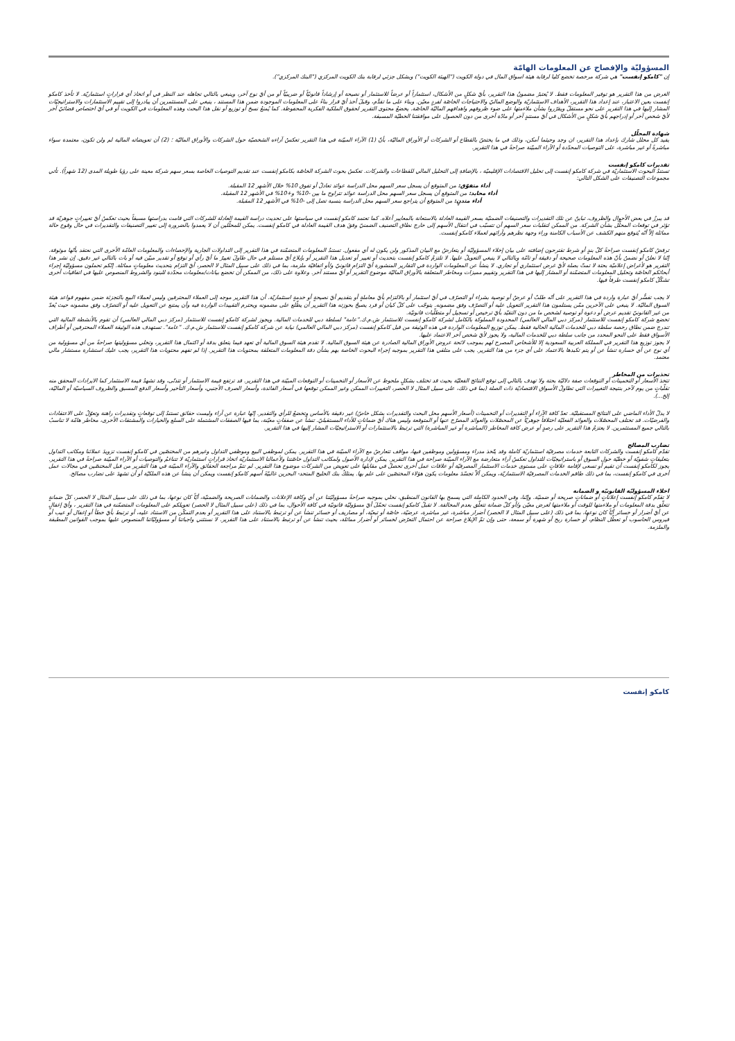المسؤوليّة والإفصاح عن المعلومات الهامّة
إن "كامكو إنفست" هي شركة مرخصة تخضع كليا لرقابة هيئة اسواق المال في دولة الكويت ("الهيئة الكويت") وبشكل جزئي لرقابة بنك الكويت المركزي ("البنك المركزي").
الغرض من هذا التقرير هو توفير المعلومات فقط. لا يُعتبرُ مضمونُ هذا التقرير، بأيّ شكلٍ من الأشكال، استثماراً أو عرضاً للاستثمار أو نصيحة أو إرشاداً قانونيّاً أو ضريبيّاً أو من أيّ نوع آخر، وينبغي بالتالي تجاهله عند النظر في أو اتخاذ أي قراراتٍ استثماريّة. لا تأخذ كامكو إنفست بعين الاعتبار، عند إعداد هذا التقرير، الأهداف الاستثماريّة والوضع الماليّ والاحتياجات الخاصّة لفردٍ معيّن. وبناء على ما تقدَّم، وقبلَ أخذ أيّ قرار بناءً على المعلومات الموجودة ضمن هذا المستند ، ينبغي على المستثمرين أن يبادروا إلى تقييم الاستثمارات والاستراتيجيّات المشار إليها في هذا التقرير على نحو مستقلّ ويقرّروا بشأن ملاءمتها على ضوء ظروفهم واهدافهم الماليّة الخاصّة. يخضعُ محتوى التقرير لحقوق الملكية الفكرية المحفوظة. كما يُمنعُ نسخ أو توزيع أو نقل هذا البحث وهذه المعلومات في الكويت أو في أيّ اختصاص قضائيّ آخر لأيّ شخص آخر أو إدراجهم بأيّ شكلٍ من الأشكال في أيّ مستندٍ آخر أو مادّة أخرى من دون الحصول على موافقتنا الخطيّة المسبقة.
شهادة المحلّل
يفيد كل محلل شارك بإعداد هذا التقرير، ان وجد وحيثما أمكن، وذلك في ما يختصّ بالقطاع أو الشركات أو الأوراق الماليّة، بأنّ (1) الآراء المبيّنة في هذا التقرير تعكسُ آراءه الشخصيّة حول الشركات والأوراق الماليّة ؛ (2) أن تعويضاته المالية لم ولن تكون، معتمدة سواء مباشرةً أو غير مباشرة، على التوصيات المحدّدة أو الآراء المبيّنة صراحةً في هذا التقرير.
تقديرات كامكو إنفست
تستندُ البحوث الاستثماريّة في شركة كامكو إنفست إلى تحليل الاقتصادات الإقليميّة ، بالإضافةِ إلى التحليل المالي للقطاعات والشركات. تعكسُ بحوث الشركة الخاصّة بكامكو إنفست عند تقديم التوصيات الخاصة بسعر سهم شركة معينة على رؤيا طويلة المدى (12 شهراً). تأتي مجموعات التصنيفات على الشكل التالي:
أداء متفوّق: من المتوقع أن يسجل سعر السهم محل الدراسة عوائد تعادلُ أو تفوق 10% خلال الأشهر 12 المقبلة.
أداء محايد: من المتوقع أن يسجل سعر السهم محل الدراسة عوائد تتراوح ما بين -10% و+10% في الأشهر 12 المقبلة.
أداء متدنٍ: من المتوقع أن يتراجع سعر السهم محل الدراسة بنسبة تصل إلى -10% في الأشهر 12 المقبلة.
قد يبرزُ في بعض الأحوال والظروف، تباينٌ عن تلك التقديرات والتصنيفات الضمنيّة بسعر القيمة العادلة بالاستعانة بالمعايير أعلاه. كما تعتمد كامكو إنفست في سياستها على تحديث دراسة القيمة العادلة للشركات التي قامت بدراستها مسبقاً بحيث تعكسُ أيّ تغييراتٍ جوهريّة قد تؤثر في توقعات المحلّل بشأن الشركة. من الممكن لتقلبات سعر السهم أن تتسبّب في انتقال الأسهم إلى خارج نطاق التصنيف الضمنيّ وفقَ هدف القيمة العادلة في كامكو إنفست. يمكن للمحلّلين أن لا يعمدوا بالضرورة إلى تغيير التصنيفات والتقديرات في حال وقوع حالة مماثلة إلاّ أنّه يُتوقع منهم الكشف عن الأسباب الكامنة وراء وجهة نظرهم وآرائهم لعملاء كامكو إنفست.
ترفضُ كامكو إنفست صراحةً كلّ بندٍ أو شرط تقترحون إضافته على بيان إخلاء المسؤوليّة أو يتعارضُ مع البيان المذكور ولن يكون له أي مفعول. تستندُ المعلومات المتضمّنة في هذا التقرير إلى التداولات الجارية والإحصاءات والمعلومات العامّة الأخرى التي نعتقد بأنّها موثوقة. إنّنا لا نعلنُ أو نضمنُ بأنّ هذه المعلومات صحيحة أو دقيقة أو تامّة وبالتالي لا ينبغي التعويلُ عليها. لا تلتزمُ كامكو إنفست بتحديث أو تغيير أو تعديل هذا التقرير أو بإبلاغ أيّ مستلم في حال طاولَ تغييرٌ ما أيّ رأي أو توقع أو تقدير مبيّن فيه أو بات بالتالي غير دقيق. إن نشر هذا التقرير هو لأغراض إعلاميّة بحتة لا تمتّ بصلة لأيّ غرض استثماري أو تجاري. لا ينشأ عن المعلومات الواردة في التقارير المنشورة أيّ التزام قانونيّ و/أو اتفاقيّة ملزمة، بما في ذلك على سبيل المثال لا الحصر، أيّ التزام بتحديث معلوماتٍ مماثلة. إنّكم تحملون مسؤوليّة إجراء أبحاثكم الخاصّة وتحليل المعلومات المتضمّنة أو المشار إليها في هذا التقرير وتقييم مميزات ومخاطر المتعلقة بالأوراق الماليّة موضوع التقرير أو أيّ مستند آخر. وعلاوة على ذلك، من الممكن أن تخضع بيانات/معلومات محدّدة للبنود والشروط المنصوص عليها في اتفاقيات أخرى تشكّلُ كامكو إنفست طرفاً فيها.
لا يجب تفسُّر أيّ عبارة واردة في هذا التقرير على أنّه طلبٌ أو عرضٌ أو توصية بشراء أو التصرّف في أيّ استثمار أو بالالتزام بأيّ معاملةٍ أو بتقديم أيّ نصيحةٍ أو خدمةٍ استثماريّة. أن هذا التقرير موجه إلى العملاء المحترفين وليس لعملاء البيع بالتجزئة ضمن مفهوم قواعد هيئة السوق الماليّة. لا ينبغي على الآخرين ممّن يستلمون هذا التقرير التعويل عليه أو التصرّف وفق مضمونه. يتوجّب على كلّ كيان أو فرد يصبحُ بحوزته هذا التقرير أن يطّلع على مضمونه ويحترم التقييدات الواردة فيه وأن يمتنع عن التعويل عليه أو التصرّف وفق مضمونه حيث يُعدّ من غير القانونيّ تقديم عرض أو دعوة أو توصية لشخص ما من دون التقيّد بأيّ ترخيص أو تسجيل أو متطلّبات قانونيّة.
تخضع شركة كامكو إنفست للاستثمار (مركز دبي المالي العالمي) المحدودة المملوكة بالكامل لشركة كامكو إنفست للاستثمار ش.م.ك."عامة" لسلطة دبي للخدمات المالية. ويجوز لشركة كامكو إنفست للاستثمار (مركز دبي المالي العالمي) أن تقوم بالأنشطة المالية التي تندرج ضمن نطاق رخصة سلطة دبي للخدمات المالية الحالية فقط. يمكن توزيع المعلومات الواردة في هذه الوثيقة من قبل كامكو إنفست (مركز دبي المالي العالمي) نيابة عن شركة كامكو إنفست للاستثمار ش.م.ك. "عامة". تستهدف هذه الوثيقة العملاء المحترفين أو أطراف الأسواق فقط على النحو المحدد من جانب سلطة دبي للخدمات المالية، ولا يجوز لأيّ شخص آخر الاعتماد عليها.
لا يجوز توزيع هذا التقرير في المملكة العربية السعودية إلا للأشخاص المصرح لهم بموجب لائحة عروض الأوراق المالية الصادرة عن هيئة السوق المالية. لا تقدم هيئة السوق المالية أي تعهد فيما يتعلق بدقة أو اكتمال هذا التقرير، وتخلي مسؤوليتها صراحةً من أي مسؤولية من أي نوع عن أي خسارة تنشأ عن أو يتم تكبدها بالاعتماد على أي جزء من هذا التقرير. يجب على متلقي هذا التقرير بموجبه إجراء البحوث الخاصة بهم بشأن دقة المعلومات المتعلقة بمحتويات هذا التقرير. إذا لم تفهم محتويات هذا التقرير، يجب عليك استشارة مستشار مالي معتمد.
تحذيرات من المخاطر
تتخذ الأسعار أو التخمينات أو التوقعات صفة دلاليّة بحتة ولا تهدف بالتالي إلى توقع النتائج الفعليّة بحيث قد تختلف بشكلٍ ملحوظ عن الأسعار أو التخمينات أو التوقعات المبيّنة في هذا التقرير. قد ترتفع قيمة الاستثمار أو تتدنّى، وقد تشهدُ قيمة الاستثمار كما الايرادات المحقق منه تقلّباتٍ من يوم لآخر بنتيجة التغييرات التي تطاولُ الأسواق الاقتصاديّة ذات الصلة (بما في ذلك، على سبيل المثال لا الحصر، التغييرات الممكن وغير الممكن توقعها في أسعار الفائدة، وأسعار الصرف الأجنبي، وأسعار التأخير وأسعار الدفع المسبق والظروف السياسيّة أو الماليّة، إلخ...).
لا يدلّ الأداء الماضي على النتائج المستقبليّة. تعدّ كافة الآراء أو التقديرات أو التخمينات (أسعار الأسهم محل البحث والتقديرات بشكل خاصّ) غير دقيقة بالأساس وتخضعُ للرأي والتقدير. إنّها عبارة عن آراء وليست حقائق تستندُ إلى توقعاتٍ وتقديرات راهنة وتعوّلُ على الاعتقادات والفرضيّات. قد تختلف المحصّلات والعوائد الفعليّة اختلافاً جوهريّاً عن المحصّلات والعوائد المصرّح عنها أو المتوقعة وليس هناك أيّ ضماناتٍ للأداء المستقبليّ. تنشأ عن صفقاتٍ معيّنة، بما فيها الصفقات المشتملة على السلع والخيارات والمشتقات الأخرى، مخاطر هامّة لا تناسبُ بالتالي جميع المستثمرين. لا يعتزمُ هذا التقرير على رصدٍ أو عرض كافة المخاطر (المباشرة أو غير المباشرة) التي ترتبط بالاستثمارات أو الاستراتيجيّات المشار إليها في هذا التقرير.
تضارب المصالح
تقدّم كامكو إنفست والشركات التابعة خدمات مصرفيّة استثماريّة كاملة وقد يتّخذ مدراء ومسؤولين وموظفين فيها، مواقف تتعارضُ مع الآراء المبيّنة في هذا التقرير. يمكن لموظفي البيع وموظفي التداول وغيرهم من المختصّين في كامكو إنفست تزويدَ عملائنا ومكاتب التداول بتعليقاتٍ شفويّة أو خطيّة حول السوق أو باستراتيجيّات للتداول تعكسُ آراء متعارضة مع الآراء المبيّنة صراحة في هذا التقرير. يمكن لإدارة الأصول ولمكاتب التداول خاصّتنا ولأعمالنا الاستثماريّة اتخاذ قراراتٍ استثماريّة لا تتناغمُ والتوصيات أو الآراء المبيّنة صراحةً في هذا التقرير. يجوز لكامكو إنفست أن تقيم أو تسعى لإقامة علاقاتٍ على مستوى خدمات الاستثمار المصرفيّة أو علاقات عمل أخرى تحصلُ في مقابلها على تعويض من الشركات موضوع هذا التقرير. لم تتمّ مراجعة الحقائق والآراء المبيّنة في هذا التقرير من قبل المختصّين في مجالات عمل أخرى في كامكو إنفست، بما في ذلك طاقم الخدمات المصرفيّة الاستثماريّة، ويمكن ألاّ تجسّدَ معلومات يكون هؤلاء المختصّين على علم بها. يمتلكُ بنك الخليج المتحد- البحرين غالبيّةَ أسهم كامكو إنفست ويمكن أن ينشأ عن هذه الملكيّة أو أن تشهدَ على تضارب مصالح.
اخلاء المسؤوليّة القانونيّة و الضمانة
لا تقدّم كامكو إنفست إعلاناتٍ أو ضماناتٍ صريحة أو ضمنيّة. وإنّنا، وفي الحدود الكاملة التي يسمح بها القانون المنطبق، نخلي بموجبه صراحةً مسؤوليّتنا عن أي وكافة الإعلانات والضمانات الصريحة والضمنيّة، أيّاً كان نوعها، بما في ذلك على سبيل المثال لا الحصر، كلّ ضمانةٍ تتعلّق بدقة المعلومات أو ملاءمتها للوقت أو ملاءمتها لغرض معيّن و/أو كلّ ضمانة تتعلّق بعدم المخالفة. لا تقبلُ كامكو إنفست تحمّلَ أيّ مسؤوليّة قانونيّة في كافة الأحوال، بما في ذلك (على سبيل المثال لا الحصر) تعويلكم على المعلومات المتضمّنة في هذا التقرير ، وأيّ إغفالٍ عن أيّ أضرار أو خسائر أيّاً كان نوعها، بما في ذلك (على سبيل المثال لا الحصر) أضرار مباشرة، غير مباشرة، عرضيّة، خاصّة أو تبعيّة، أو مصاريف أو خسائر تنشأ عن أو ترتبط بالاستناد على هذا التقرير أو بعدم التمكّن من الاستناد عليه، أو ترتبط بأيّ خطأ أو إغفال أو عيب أو فيروس الحاسوب أو تعطّل النظام، أو خسارة ربح أو شهرة أو سمعة، حتى وإن تمّ الإبلاغ صراحة عن احتمال التعرّض لخسائر أو أضرار مماثلة، بحيث تنشأ عن أو ترتبط بالاستناد على هذا التقرير. لا نستثني واجباتنا أو مسؤوليّاتنا المنصوص عليها بموجب القوانين المطبقة والملزمة.
كامكو إنفست